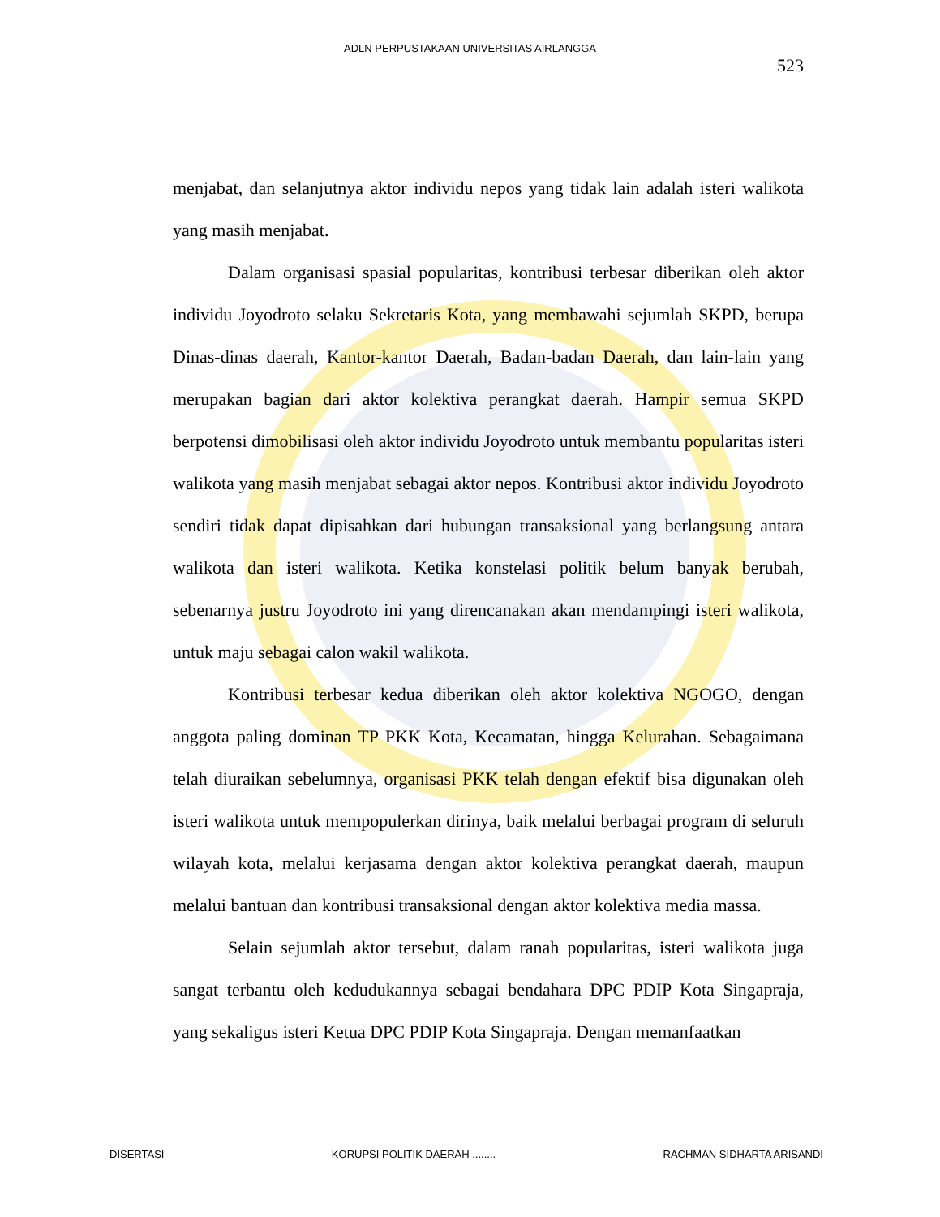ADLN PERPUSTAKAAN UNIVERSITAS AIRLANGGA
523
menjabat, dan selanjutnya aktor individu nepos yang tidak lain adalah isteri walikota yang masih menjabat.
Dalam organisasi spasial popularitas, kontribusi terbesar diberikan oleh aktor individu Joyodroto selaku Sekretaris Kota, yang membawahi sejumlah SKPD, berupa Dinas-dinas daerah, Kantor-kantor Daerah, Badan-badan Daerah, dan lain-lain yang merupakan bagian dari aktor kolektiva perangkat daerah. Hampir semua SKPD berpotensi dimobilisasi oleh aktor individu Joyodroto untuk membantu popularitas isteri walikota yang masih menjabat sebagai aktor nepos. Kontribusi aktor individu Joyodroto sendiri tidak dapat dipisahkan dari hubungan transaksional yang berlangsung antara walikota dan isteri walikota. Ketika konstelasi politik belum banyak berubah, sebenarnya justru Joyodroto ini yang direncanakan akan mendampingi isteri walikota, untuk maju sebagai calon wakil walikota.
Kontribusi terbesar kedua diberikan oleh aktor kolektiva NGOGO, dengan anggota paling dominan TP PKK Kota, Kecamatan, hingga Kelurahan. Sebagaimana telah diuraikan sebelumnya, organisasi PKK telah dengan efektif bisa digunakan oleh isteri walikota untuk mempopulerkan dirinya, baik melalui berbagai program di seluruh wilayah kota, melalui kerjasama dengan aktor kolektiva perangkat daerah, maupun melalui bantuan dan kontribusi transaksional dengan aktor kolektiva media massa.
Selain sejumlah aktor tersebut, dalam ranah popularitas, isteri walikota juga sangat terbantu oleh kedudukannya sebagai bendahara DPC PDIP Kota Singapraja, yang sekaligus isteri Ketua DPC PDIP Kota Singapraja. Dengan memanfaatkan
DISERTASI KORUPSI POLITIK DAERAH ........ RACHMAN SIDHARTA ARISANDI